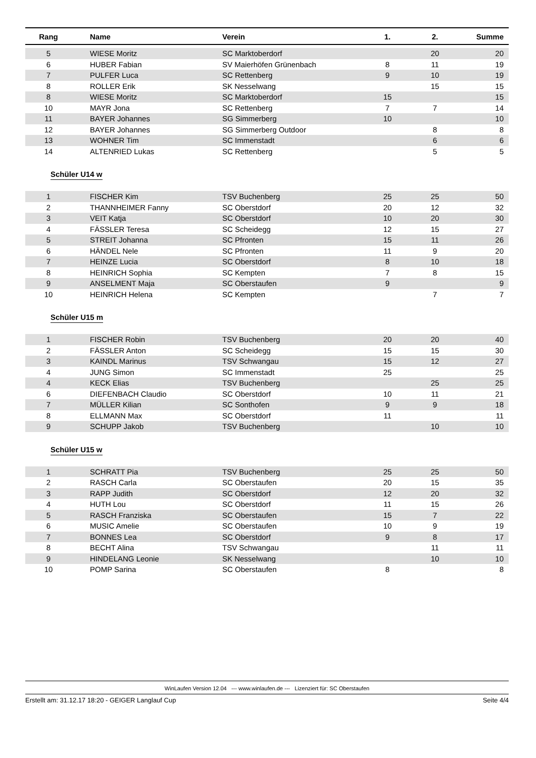| Rang | Name | Verein | 1. | 2. | Summe |
| --- | --- | --- | --- | --- | --- |
| 5 | WIESE Moritz | SC Marktoberdorf | | 20 | 20 |
| 6 | HUBER Fabian | SV Maierhöfen Grünenbach | 8 | 11 | 19 |
| 7 | PULFER Luca | SC Rettenberg | 9 | 10 | 19 |
| 8 | ROLLER Erik | SK Nesselwang | | 15 | 15 |
| 8 | WIESE Moritz | SC Marktoberdorf | 15 | | 15 |
| 10 | MAYR Jona | SC Rettenberg | 7 | 7 | 14 |
| 11 | BAYER Johannes | SG Simmerberg | 10 | | 10 |
| 12 | BAYER Johannes | SG Simmerberg Outdoor | | 8 | 8 |
| 13 | WOHNER Tim | SC Immenstadt | | 6 | 6 |
| 14 | ALTENRIED Lukas | SC Rettenberg | | 5 | 5 |
Schüler U14 w
| 1 | FISCHER Kim | TSV Buchenberg | 25 | 25 | 50 |
| 2 | THANNHEIMER Fanny | SC Oberstdorf | 20 | 12 | 32 |
| 3 | VEIT Katja | SC Oberstdorf | 10 | 20 | 30 |
| 4 | FÄSSLER Teresa | SC Scheidegg | 12 | 15 | 27 |
| 5 | STREIT Johanna | SC Pfronten | 15 | 11 | 26 |
| 6 | HÄNDEL Nele | SC Pfronten | 11 | 9 | 20 |
| 7 | HEINZE Lucia | SC Oberstdorf | 8 | 10 | 18 |
| 8 | HEINRICH Sophia | SC Kempten | 7 | 8 | 15 |
| 9 | ANSELMENT Maja | SC Oberstaufen | 9 | | 9 |
| 10 | HEINRICH Helena | SC Kempten | | 7 | 7 |
Schüler U15 m
| 1 | FISCHER Robin | TSV Buchenberg | 20 | 20 | 40 |
| 2 | FÄSSLER Anton | SC Scheidegg | 15 | 15 | 30 |
| 3 | KAINDL Marinus | TSV Schwangau | 15 | 12 | 27 |
| 4 | JUNG Simon | SC Immenstadt | 25 | | 25 |
| 4 | KECK Elias | TSV Buchenberg | | 25 | 25 |
| 6 | DIEFENBACH Claudio | SC Oberstdorf | 10 | 11 | 21 |
| 7 | MÜLLER Kilian | SC Sonthofen | 9 | 9 | 18 |
| 8 | ELLMANN Max | SC Oberstdorf | 11 | | 11 |
| 9 | SCHUPP Jakob | TSV Buchenberg | | 10 | 10 |
Schüler U15 w
| 1 | SCHRATT Pia | TSV Buchenberg | 25 | 25 | 50 |
| 2 | RASCH Carla | SC Oberstaufen | 20 | 15 | 35 |
| 3 | RAPP Judith | SC Oberstdorf | 12 | 20 | 32 |
| 4 | HUTH Lou | SC Oberstdorf | 11 | 15 | 26 |
| 5 | RASCH Franziska | SC Oberstaufen | 15 | 7 | 22 |
| 6 | MUSIC Amelie | SC Oberstaufen | 10 | 9 | 19 |
| 7 | BONNES Lea | SC Oberstdorf | 9 | 8 | 17 |
| 8 | BECHT Alina | TSV Schwangau | | 11 | 11 |
| 9 | HINDELANG Leonie | SK Nesselwang | | 10 | 10 |
| 10 | POMP Sarina | SC Oberstaufen | 8 | | 8 |
WinLaufen Version 12.04 --- www.winlaufen.de --- Lizenziert für: SC Oberstaufen
Erstellt am: 31.12.17 18:20 - GEIGER Langlauf Cup Seite 4/4